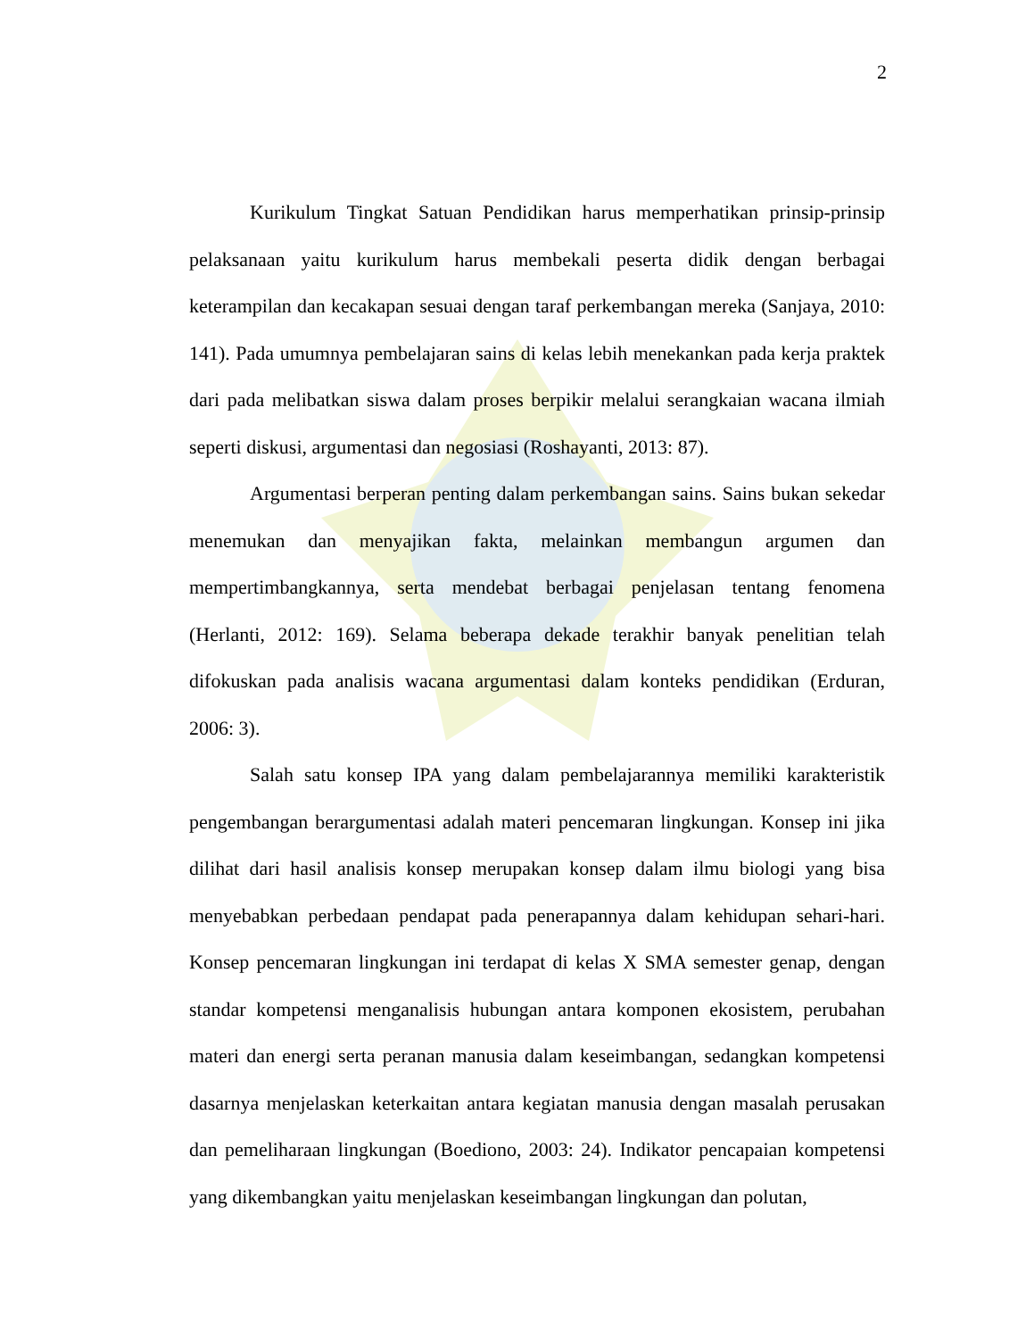2
Kurikulum Tingkat Satuan Pendidikan harus memperhatikan prinsip-prinsip pelaksanaan yaitu kurikulum harus membekali peserta didik dengan berbagai keterampilan dan kecakapan sesuai dengan taraf perkembangan mereka (Sanjaya, 2010: 141). Pada umumnya pembelajaran sains di kelas lebih menekankan pada kerja praktek dari pada melibatkan siswa dalam proses berpikir melalui serangkaian wacana ilmiah seperti diskusi, argumentasi dan negosiasi (Roshayanti, 2013: 87).
Argumentasi berperan penting dalam perkembangan sains. Sains bukan sekedar menemukan dan menyajikan fakta, melainkan membangun argumen dan mempertimbangkannya, serta mendebat berbagai penjelasan tentang fenomena (Herlanti, 2012: 169). Selama beberapa dekade terakhir banyak penelitian telah difokuskan pada analisis wacana argumentasi dalam konteks pendidikan (Erduran, 2006: 3).
Salah satu konsep IPA yang dalam pembelajarannya memiliki karakteristik pengembangan berargumentasi adalah materi pencemaran lingkungan. Konsep ini jika dilihat dari hasil analisis konsep merupakan konsep dalam ilmu biologi yang bisa menyebabkan perbedaan pendapat pada penerapannya dalam kehidupan sehari-hari. Konsep pencemaran lingkungan ini terdapat di kelas X SMA semester genap, dengan standar kompetensi menganalisis hubungan antara komponen ekosistem, perubahan materi dan energi serta peranan manusia dalam keseimbangan, sedangkan kompetensi dasarnya menjelaskan keterkaitan antara kegiatan manusia dengan masalah perusakan dan pemeliharaan lingkungan (Boediono, 2003: 24). Indikator pencapaian kompetensi yang dikembangkan yaitu menjelaskan keseimbangan lingkungan dan polutan,